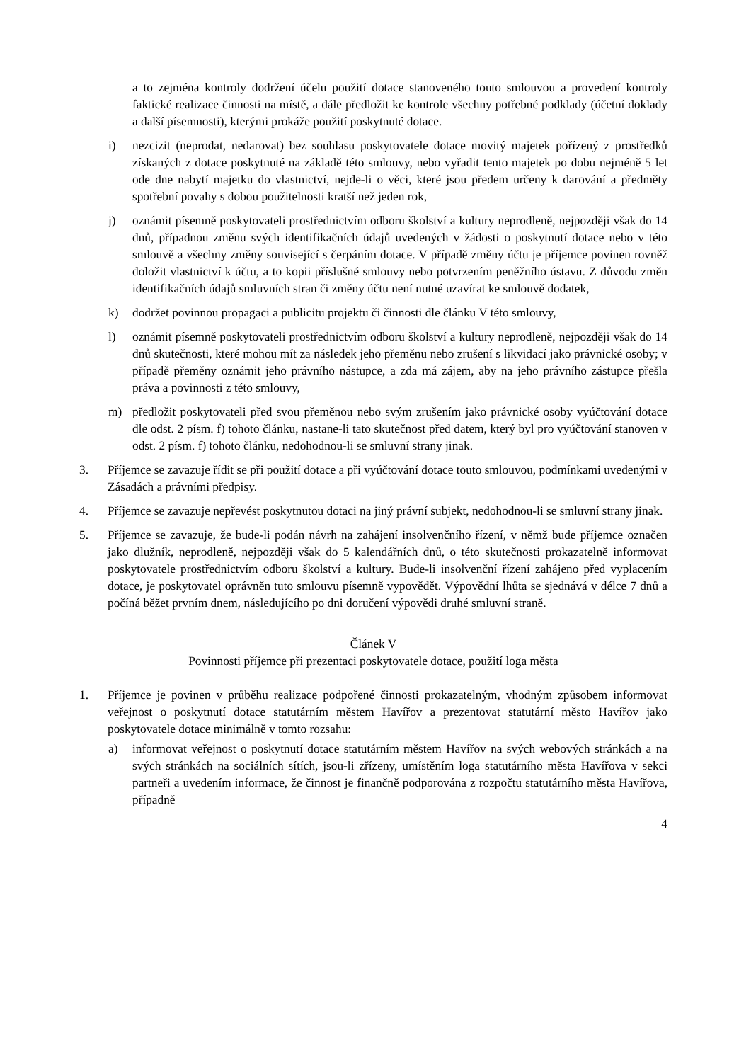a to zejména kontroly dodržení účelu použití dotace stanoveného touto smlouvou a provedení kontroly faktické realizace činnosti na místě, a dále předložit ke kontrole všechny potřebné podklady (účetní doklady a další písemnosti), kterými prokáže použití poskytnuté dotace.
i) nezcizit (neprodat, nedarovat) bez souhlasu poskytovatele dotace movitý majetek pořízený z prostředků získaných z dotace poskytnuté na základě této smlouvy, nebo vyřadit tento majetek po dobu nejméně 5 let ode dne nabytí majetku do vlastnictví, nejde-li o věci, které jsou předem určeny k darování a předměty spotřební povahy s dobou použitelnosti kratší než jeden rok,
j) oznámit písemně poskytovateli prostřednictvím odboru školství a kultury neprodleně, nejpozději však do 14 dnů, případnou změnu svých identifikačních údajů uvedených v žádosti o poskytnutí dotace nebo v této smlouvě a všechny změny související s čerpáním dotace. V případě změny účtu je příjemce povinen rovněž doložit vlastnictví k účtu, a to kopii příslušné smlouvy nebo potvrzením peněžního ústavu. Z důvodu změn identifikačních údajů smluvních stran či změny účtu není nutné uzavírat ke smlouvě dodatek,
k) dodržet povinnou propagaci a publicitu projektu či činnosti dle článku V této smlouvy,
l) oznámit písemně poskytovateli prostřednictvím odboru školství a kultury neprodleně, nejpozději však do 14 dnů skutečnosti, které mohou mít za následek jeho přeměnu nebo zrušení s likvidací jako právnické osoby; v případě přeměny oznámit jeho právního nástupce, a zda má zájem, aby na jeho právního zástupce přešla práva a povinnosti z této smlouvy,
m) předložit poskytovateli před svou přeměnou nebo svým zrušením jako právnické osoby vyúčtování dotace dle odst. 2 písm. f) tohoto článku, nastane-li tato skutečnost před datem, který byl pro vyúčtování stanoven v odst. 2 písm. f) tohoto článku, nedohodnou-li se smluvní strany jinak.
3. Příjemce se zavazuje řídit se při použití dotace a při vyúčtování dotace touto smlouvou, podmínkami uvedenými v Zásadách a právními předpisy.
4. Příjemce se zavazuje nepřevést poskytnutou dotaci na jiný právní subjekt, nedohodnou-li se smluvní strany jinak.
5. Příjemce se zavazuje, že bude-li podán návrh na zahájení insolvenčního řízení, v němž bude příjemce označen jako dlužník, neprodleně, nejpozději však do 5 kalendářních dnů, o této skutečnosti prokazatelně informovat poskytovatele prostřednictvím odboru školství a kultury. Bude-li insolvenční řízení zahájeno před vyplacením dotace, je poskytovatel oprávněn tuto smlouvu písemně vypovědět. Výpovědní lhůta se sjednává v délce 7 dnů a počíná běžet prvním dnem, následujícího po dni doručení výpovědi druhé smluvní straně.
Článek V
Povinnosti příjemce při prezentaci poskytovatele dotace, použití loga města
1. Příjemce je povinen v průběhu realizace podpořené činnosti prokazatelným, vhodným způsobem informovat veřejnost o poskytnutí dotace statutárním městem Havířov a prezentovat statutární město Havířov jako poskytovatele dotace minimálně v tomto rozsahu:
a) informovat veřejnost o poskytnutí dotace statutárním městem Havířov na svých webových stránkách a na svých stránkách na sociálních sítích, jsou-li zřízeny, umístěním loga statutárního města Havířova v sekci partneři a uvedením informace, že činnost je finančně podporována z rozpočtu statutárního města Havířova, případně
4